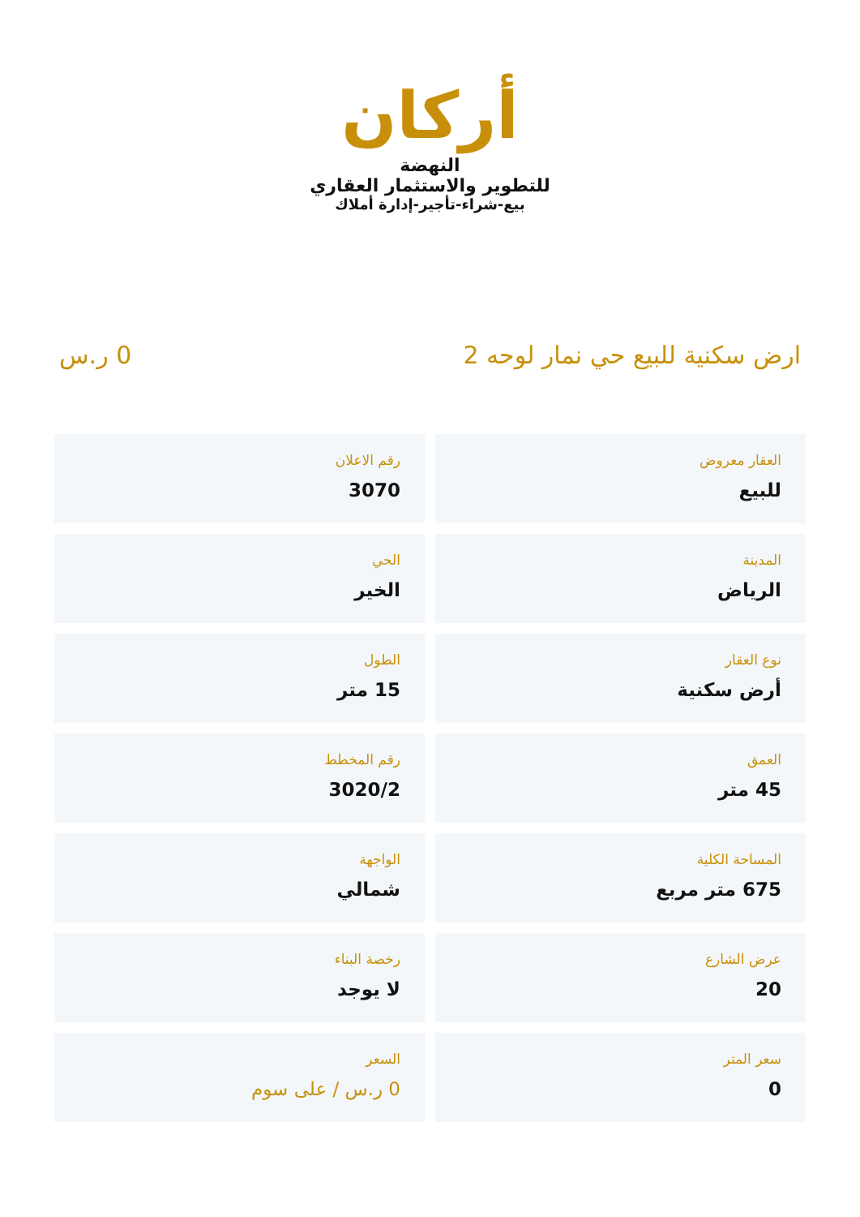أركان
النهضة
للتطوير والاستثمار العقاري
بيع-شراء-تأجير-إدارة أملاك
ارض سكنية للبيع حي نمار لوحه 2 0 ر.س
العقار معروض
للبيع
رقم الاعلان
3070
المدينة
الرياض
الحي
الخير
نوع العقار
أرض سكنية
الطول
15 متر
العمق
45 متر
رقم المخطط
3020/2
المساحة الكلية
675 متر مربع
الواجهة
شمالي
عرض الشارع
20
رخصة البناء
لا يوجد
سعر المتر
0
السعر
0 ر.س / على سوم